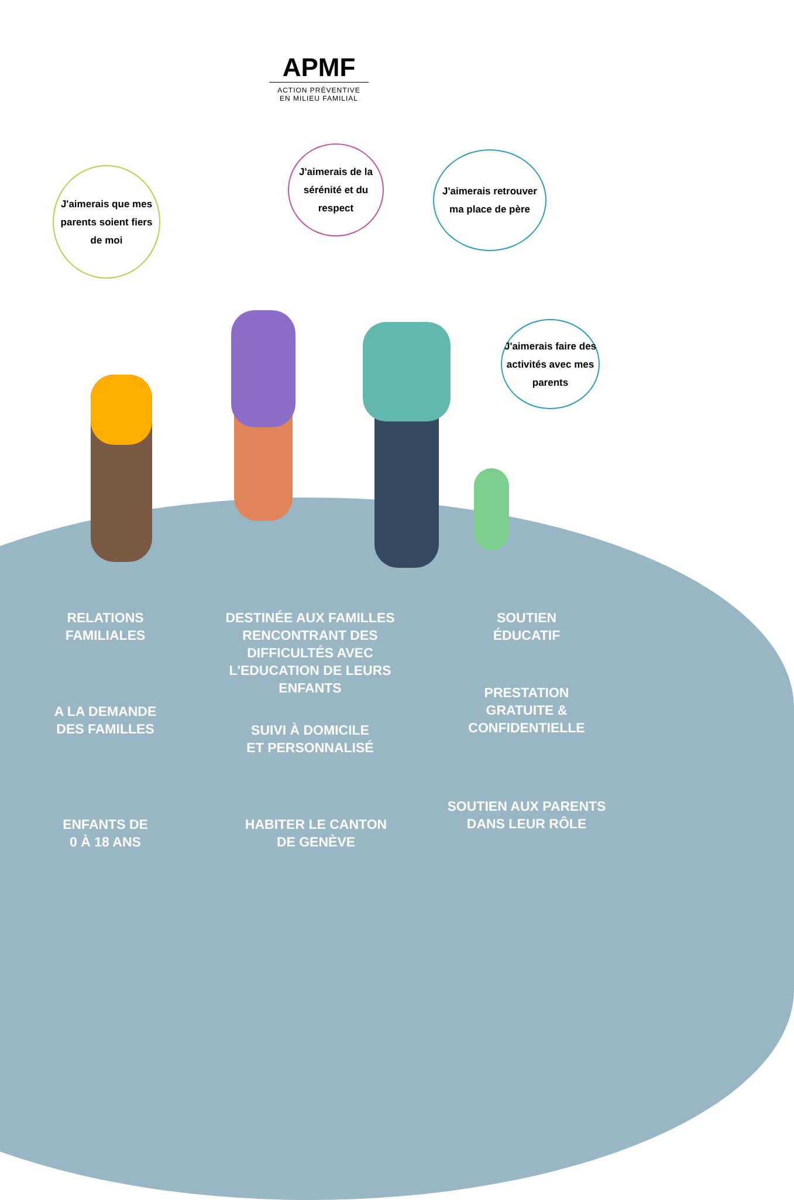APMF
ACTION PRÉVENTIVE
EN MILIEU FAMILIAL
J'aimerais que mes parents soient fiers de moi
J'aimerais de la sérénité et du respect
J'aimerais retrouver ma place de père
J'aimerais faire des activités avec mes parents
RELATIONS
FAMILIALES
DESTINÉE AUX FAMILLES RENCONTRANT DES DIFFICULTÉS AVEC L'EDUCATION DE LEURS ENFANTS
SOUTIEN
ÉDUCATIF
A LA DEMANDE
DES FAMILLES
PRESTATION
GRATUITE &
CONFIDENTIELLE
SUIVI À DOMICILE
ET PERSONNALISÉ
SOUTIEN AUX PARENTS
DANS LEUR RÔLE
ENFANTS DE
0 À 18 ANS
HABITER LE CANTON
DE GENÈVE